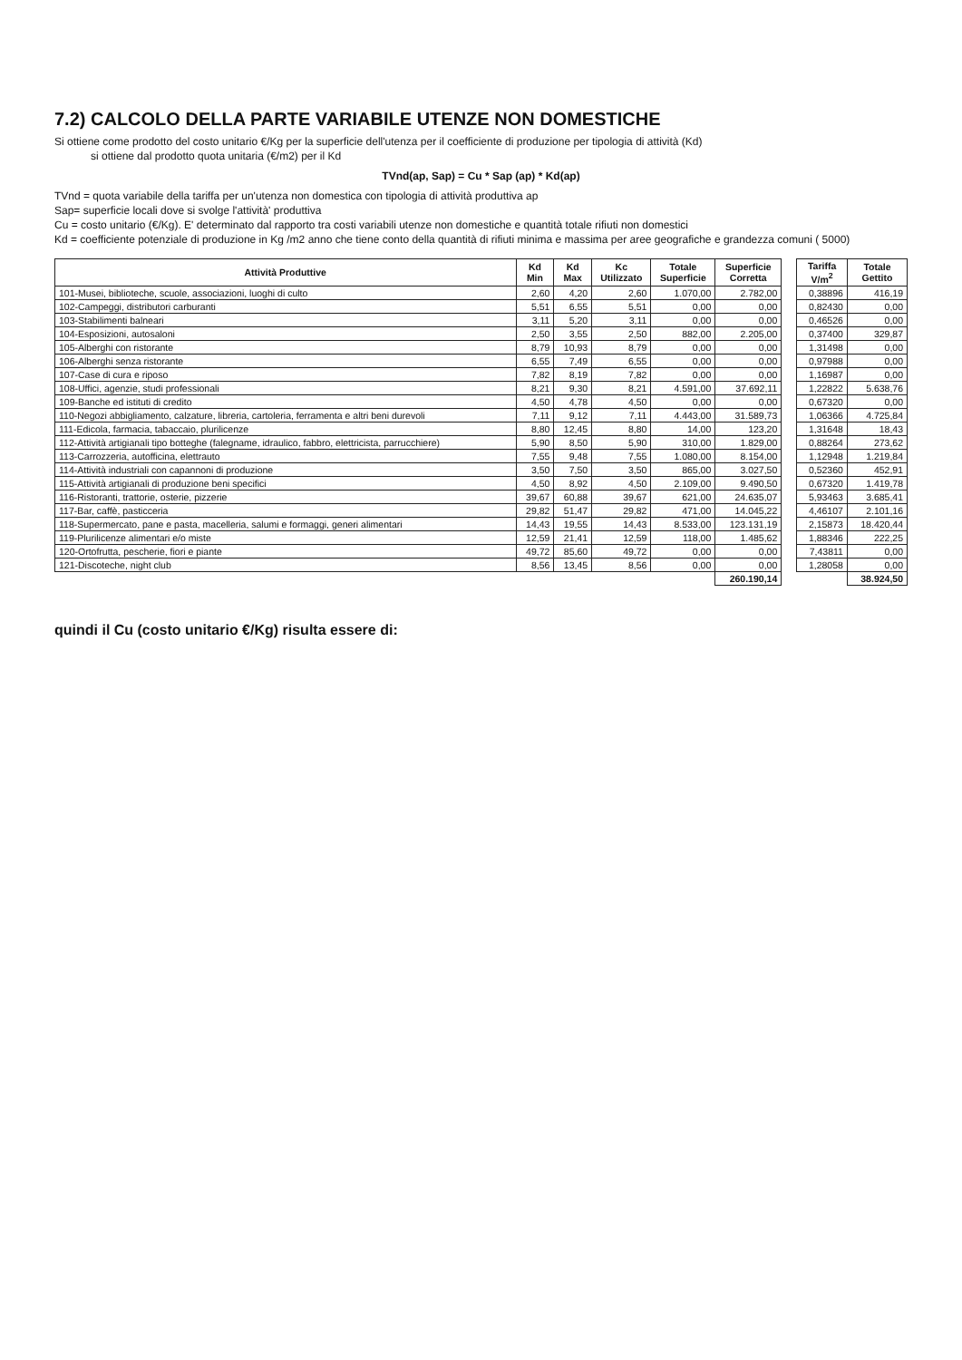7.2) CALCOLO DELLA PARTE VARIABILE UTENZE NON DOMESTICHE
Si ottiene come prodotto del costo unitario €/Kg per la superficie dell'utenza per il coefficiente di produzione per tipologia di attività (Kd)
si ottiene dal prodotto quota unitaria (€/m2) per il Kd
TVnd(ap, Sap) = Cu * Sap (ap) * Kd(ap)
TVnd = quota variabile della tariffa per un'utenza non domestica con tipologia di attività produttiva ap
Sap= superficie locali dove si svolge l'attività' produttiva
Cu = costo unitario (€/Kg). E' determinato dal rapporto tra costi variabili utenze non domestiche e quantità totale rifiuti non domestici
Kd = coefficiente potenziale di produzione in Kg /m2 anno che tiene conto della quantità di rifiuti minima e massima per aree geografiche e grandezza comuni ( 5000)
| Attività Produttive | Kd Min | Kd Max | Kc Utilizzato | Totale Superficie | Superficie Corretta | | Tariffa V/m<sup>2</sup> | Totale Gettito |
| --- | --- | --- | --- | --- | --- | --- | --- | --- |
| 101-Musei, biblioteche, scuole, associazioni, luoghi di culto | 2,60 | 4,20 | 2,60 | 1.070,00 | 2.782,00 | | 0,38896 | 416,19 |
| 102-Campeggi, distributori carburanti | 5,51 | 6,55 | 5,51 | 0,00 | 0,00 | | 0,82430 | 0,00 |
| 103-Stabilimenti balneari | 3,11 | 5,20 | 3,11 | 0,00 | 0,00 | | 0,46526 | 0,00 |
| 104-Esposizioni, autosaloni | 2,50 | 3,55 | 2,50 | 882,00 | 2.205,00 | | 0,37400 | 329,87 |
| 105-Alberghi con ristorante | 8,79 | 10,93 | 8,79 | 0,00 | 0,00 | | 1,31498 | 0,00 |
| 106-Alberghi senza ristorante | 6,55 | 7,49 | 6,55 | 0,00 | 0,00 | | 0,97988 | 0,00 |
| 107-Case di cura e riposo | 7,82 | 8,19 | 7,82 | 0,00 | 0,00 | | 1,16987 | 0,00 |
| 108-Uffici, agenzie, studi professionali | 8,21 | 9,30 | 8,21 | 4.591,00 | 37.692,11 | | 1,22822 | 5.638,76 |
| 109-Banche ed istituti di credito | 4,50 | 4,78 | 4,50 | 0,00 | 0,00 | | 0,67320 | 0,00 |
| 110-Negozi abbigliamento, calzature, libreria, cartoleria, ferramenta e altri beni durevoli | 7,11 | 9,12 | 7,11 | 4.443,00 | 31.589,73 | | 1,06366 | 4.725,84 |
| 111-Edicola, farmacia, tabaccaio, plurilicenze | 8,80 | 12,45 | 8,80 | 14,00 | 123,20 | | 1,31648 | 18,43 |
| 112-Attività artigianali tipo botteghe (falegname, idraulico, fabbro, elettricista, parrucchiere) | 5,90 | 8,50 | 5,90 | 310,00 | 1.829,00 | | 0,88264 | 273,62 |
| 113-Carrozzeria, autofficina, elettrauto | 7,55 | 9,48 | 7,55 | 1.080,00 | 8.154,00 | | 1,12948 | 1.219,84 |
| 114-Attività industriali con capannoni di produzione | 3,50 | 7,50 | 3,50 | 865,00 | 3.027,50 | | 0,52360 | 452,91 |
| 115-Attività artigianali di produzione beni specifici | 4,50 | 8,92 | 4,50 | 2.109,00 | 9.490,50 | | 0,67320 | 1.419,78 |
| 116-Ristoranti, trattorie, osterie, pizzerie | 39,67 | 60,88 | 39,67 | 621,00 | 24.635,07 | | 5,93463 | 3.685,41 |
| 117-Bar, caffè, pasticceria | 29,82 | 51,47 | 29,82 | 471,00 | 14.045,22 | | 4,46107 | 2.101,16 |
| 118-Supermercato, pane e pasta, macelleria, salumi e formaggi, generi alimentari | 14,43 | 19,55 | 14,43 | 8.533,00 | 123.131,19 | | 2,15873 | 18.420,44 |
| 119-Plurilicenze alimentari e/o miste | 12,59 | 21,41 | 12,59 | 118,00 | 1.485,62 | | 1,88346 | 222,25 |
| 120-Ortofrutta, pescherie, fiori e piante | 49,72 | 85,60 | 49,72 | 0,00 | 0,00 | | 7,43811 | 0,00 |
| 121-Discoteche, night club | 8,56 | 13,45 | 8,56 | 0,00 | 0,00 | | 1,28058 | 0,00 |
| | | | | | 260.190,14 | | | 38.924,50 |
quindi il Cu (costo unitario €/Kg) risulta essere di: